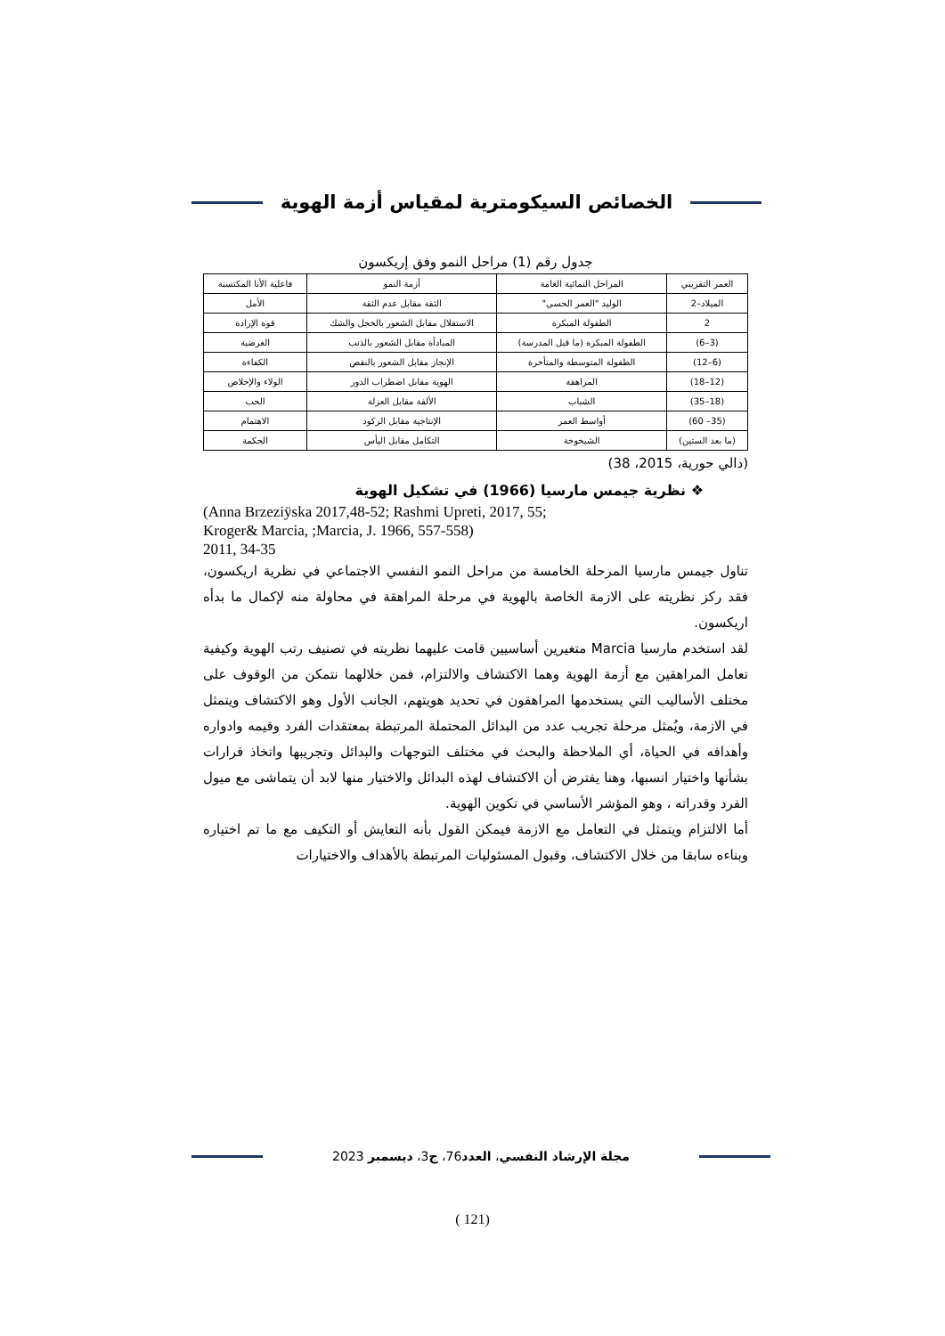الخصائص السيكومترية لمقياس أزمة الهوية
جدول رقم (1) مراحل النمو وفق إريكسون
| العمر التقريبي | المراحل النمائية العامة | أزمة النمو | فاعلية الأنا المكتسبة |
| --- | --- | --- | --- |
| الميلاد–2 | الوليد "العمر الحسي" | الثقة مقابل عدم الثقة | الأمل |
| 2 | الطفولة المبكرة | الاستقلال مقابل الشعور بالخجل والشك | قوة الإرادة |
| (3–6) | الطفولة المبكرة (ما قبل المدرسة) | المبادأة مقابل الشعور بالذنب | الغرضية |
| (6–12) | الطفولة المتوسطة والمتأخرة | الإنجاز مقابل الشعور بالنقص | الكفاءة |
| (12–18) | المراهقة | الهوية مقابل اضطراب الدور | الولاء والإخلاص |
| (18–35) | الشباب | الألفة مقابل العزلة | الحب |
| (35– 60) | أواسط العمر | الإنتاجية مقابل الركود | الاهتمام |
| (ما بعد الستين) | الشيخوخة | التكامل مقابل اليأس | الحكمة |
(دالي حورية، 2015، 38)
❖ نظرية جيمس مارسيا (1966) في تشكيل الهوية
(Anna Brzeziÿska 2017,48-52; Rashmi Upreti, 2017, 55;
Kroger& Marcia, ;Marcia, J. 1966, 557-558)
2011, 34-35
تناول جيمس مارسيا المرحلة الخامسة من مراحل النمو النفسي الاجتماعي في نظرية اريكسون، فقد ركز نظريته على الازمة الخاصة بالهوية في مرحلة المراهقة في محاولة منه لإكمال ما بدأه اريكسون.
لقد استخدم مارسيا Marcia متغيرين أساسيين قامت عليهما نظريته في تصنيف رتب الهوية وكيفية تعامل المراهقين مع أزمة الهوية وهما الاكتشاف والالتزام، فمن خلالهما نتمكن من الوقوف على مختلف الأساليب التي يستخدمها المراهقون في تحديد هويتهم، الجانب الأول وهو الاكتشاف ويتمثل في الازمة، ويُمثل مرحلة تجريب عدد من البدائل المحتملة المرتبطة بمعتقدات الفرد وقيمه وادواره وأهدافه في الحياة، أي الملاحظة والبحث في مختلف التوجهات والبدائل وتجريبها واتخاذ قرارات بشأنها واختيار انسبها، وهنا يفترض أن الاكتشاف لهذه البدائل والاختيار منها لابد أن يتماشى مع ميول الفرد وقدراته ، وهو المؤشر الأساسي في تكوين الهوية.
أما الالتزام ويتمثل في التعامل مع الازمة فيمكن القول بأنه التعايش أو التكيف مع ما تم اختياره وبناءه سابقا من خلال الاكتشاف، وقبول المسئوليات المرتبطة بالأهداف والاختيارات
مجلة الإرشاد النفسي، العدد76، ج3، ديسمبر 2023
(121 )